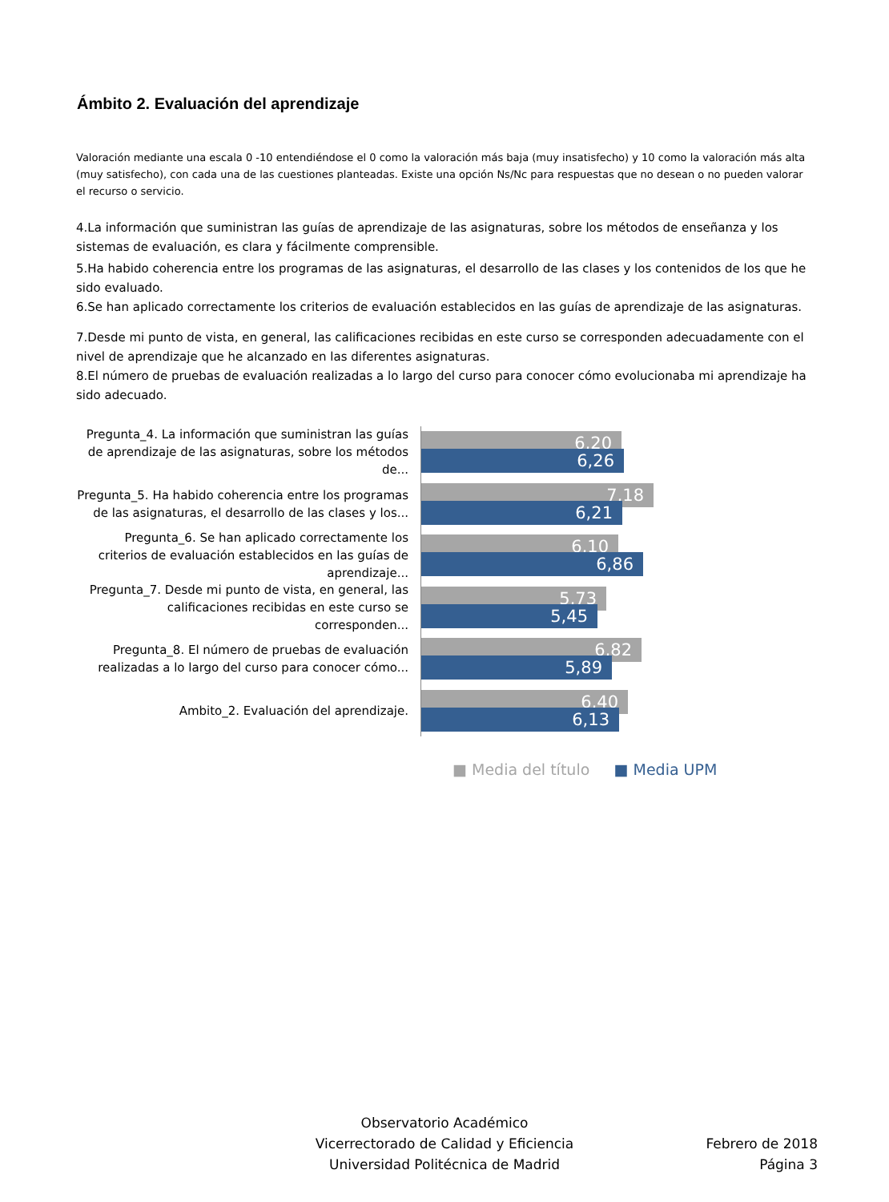Ámbito 2. Evaluación del aprendizaje
Valoración mediante una escala 0 -10 entendiéndose el 0 como la valoración más baja (muy insatisfecho) y 10 como la valoración más alta (muy satisfecho), con cada una de las cuestiones planteadas. Existe una opción Ns/Nc para respuestas que no desean o no pueden valorar el recurso o servicio.
4.La información que suministran las guías de aprendizaje de las asignaturas, sobre los métodos de enseñanza y los sistemas de evaluación, es clara y fácilmente comprensible.
5.Ha habido coherencia entre los programas de las asignaturas, el desarrollo de las clases y los contenidos de los que he sido evaluado.
6.Se han aplicado correctamente los criterios de evaluación establecidos en las guías de aprendizaje de las asignaturas.
7.Desde mi punto de vista, en general, las calificaciones recibidas en este curso se corresponden adecuadamente con el nivel de aprendizaje que he alcanzado en las diferentes asignaturas.
8.El número de pruebas de evaluación realizadas a lo largo del curso para conocer cómo evolucionaba mi aprendizaje ha sido adecuado.
Pregunta_4. La información que suministran las guías de aprendizaje de las asignaturas, sobre los métodos de...
6,20
6,26
Pregunta_5. Ha habido coherencia entre los programas de las asignaturas, el desarrollo de las clases y los...
7,18
6,21
Pregunta_6. Se han aplicado correctamente los criterios de evaluación establecidos en las guías de aprendizaje...
6,10
6,86
Pregunta_7. Desde mi punto de vista, en general, las calificaciones recibidas en este curso se corresponden...
5,73
5,45
Pregunta_8. El número de pruebas de evaluación realizadas a lo largo del curso para conocer cómo...
6,82
5,89
Ambito_2. Evaluación del aprendizaje.
6,40
6,13
■ Media del título ■ Media UPM
Observatorio Académico
Vicerrectorado de Calidad y Eficiencia
Universidad Politécnica de Madrid
Febrero de 2018
Página 3